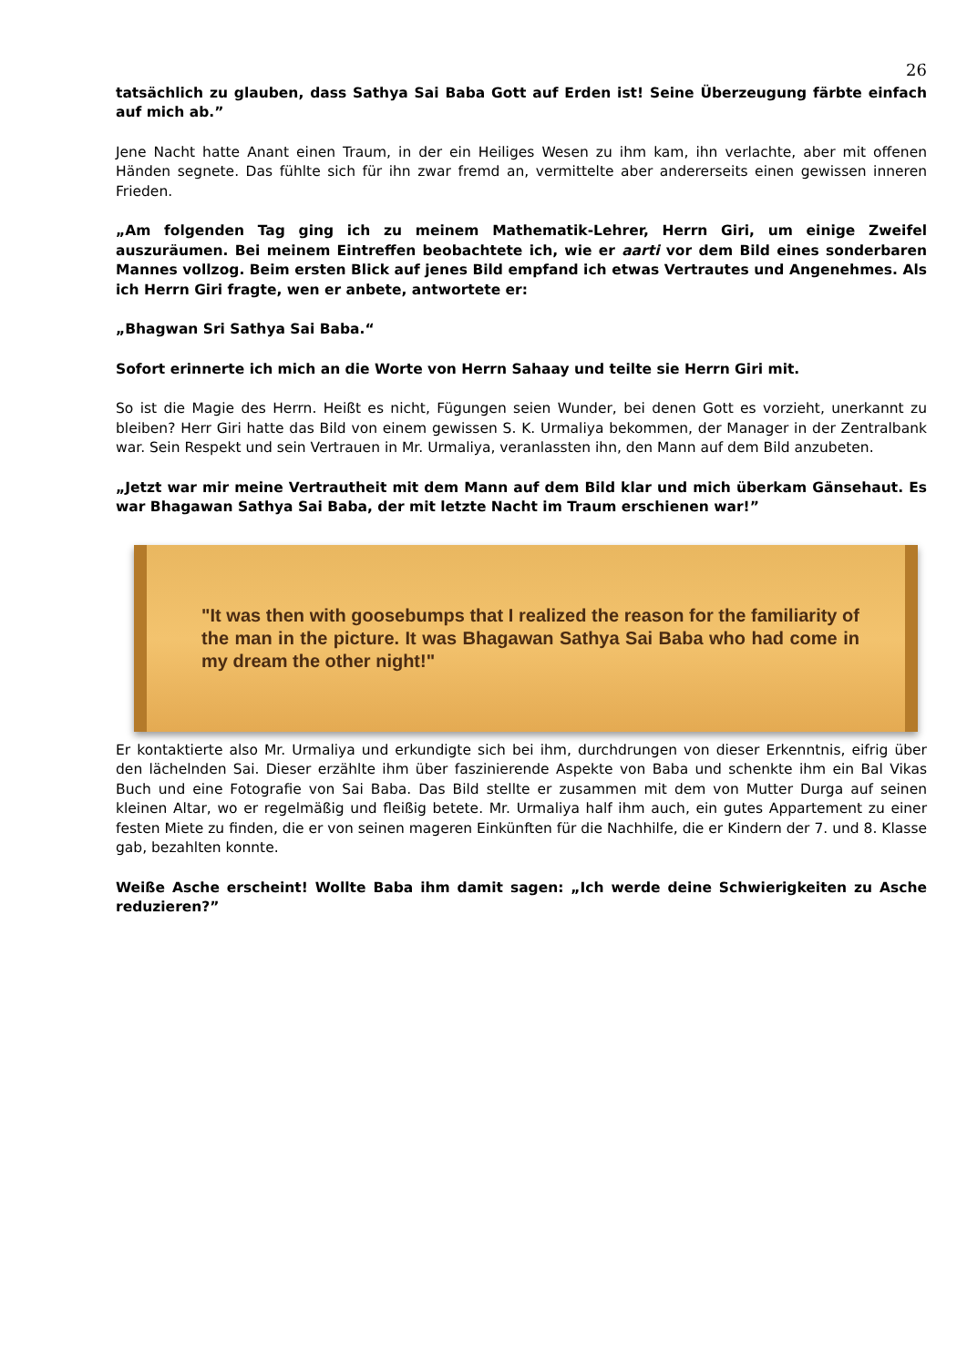26
tatsächlich zu glauben, dass Sathya Sai Baba Gott auf Erden ist! Seine Überzeugung färbte einfach auf mich ab.”
Jene Nacht hatte Anant einen Traum, in der ein Heiliges Wesen zu ihm kam, ihn verlachte, aber mit offenen Händen segnete. Das fühlte sich für ihn zwar fremd an, vermittelte aber andererseits einen gewissen inneren Frieden.
„Am folgenden Tag ging ich zu meinem Mathematik-Lehrer, Herrn Giri, um einige Zweifel auszuräumen. Bei meinem Eintreffen beobachtete ich, wie er aarti vor dem Bild eines sonderbaren Mannes vollzog. Beim ersten Blick auf jenes Bild empfand ich etwas Vertrautes und Angenehmes. Als ich Herrn Giri fragte, wen er anbete, antwortete er:
„Bhagwan Sri Sathya Sai Baba.“
Sofort erinnerte ich mich an die Worte von Herrn Sahaay und teilte sie Herrn Giri mit.
So ist die Magie des Herrn. Heißt es nicht, Fügungen seien Wunder, bei denen Gott es vorzieht, unerkannt zu bleiben? Herr Giri hatte das Bild von einem gewissen S. K. Urmaliya bekommen, der Manager in der Zentralbank war. Sein Respekt und sein Vertrauen in Mr. Urmaliya, veranlassten ihn, den Mann auf dem Bild anzubeten.
„Jetzt war mir meine Vertrautheit mit dem Mann auf dem Bild klar und mich überkam Gänsehaut. Es war Bhagawan Sathya Sai Baba, der mit letzte Nacht im Traum erschienen war!”
"It was then with goosebumps that I realized the reason for the familiarity of the man in the picture. It was Bhagawan Sathya Sai Baba who had come in my dream the other night!"
Er kontaktierte also Mr. Urmaliya und erkundigte sich bei ihm, durchdrungen von dieser Erkenntnis, eifrig über den lächelnden Sai. Dieser erzählte ihm über faszinierende Aspekte von Baba und schenkte ihm ein Bal Vikas Buch und eine Fotografie von Sai Baba. Das Bild stellte er zusammen mit dem von Mutter Durga auf seinen kleinen Altar, wo er regelmäßig und fleißig betete. Mr. Urmaliya half ihm auch, ein gutes Appartement zu einer festen Miete zu finden, die er von seinen mageren Einkünften für die Nachhilfe, die er Kindern der 7. und 8. Klasse gab, bezahlten konnte.
Weiße Asche erscheint! Wollte Baba ihm damit sagen: „Ich werde deine Schwierigkeiten zu Asche reduzieren?”